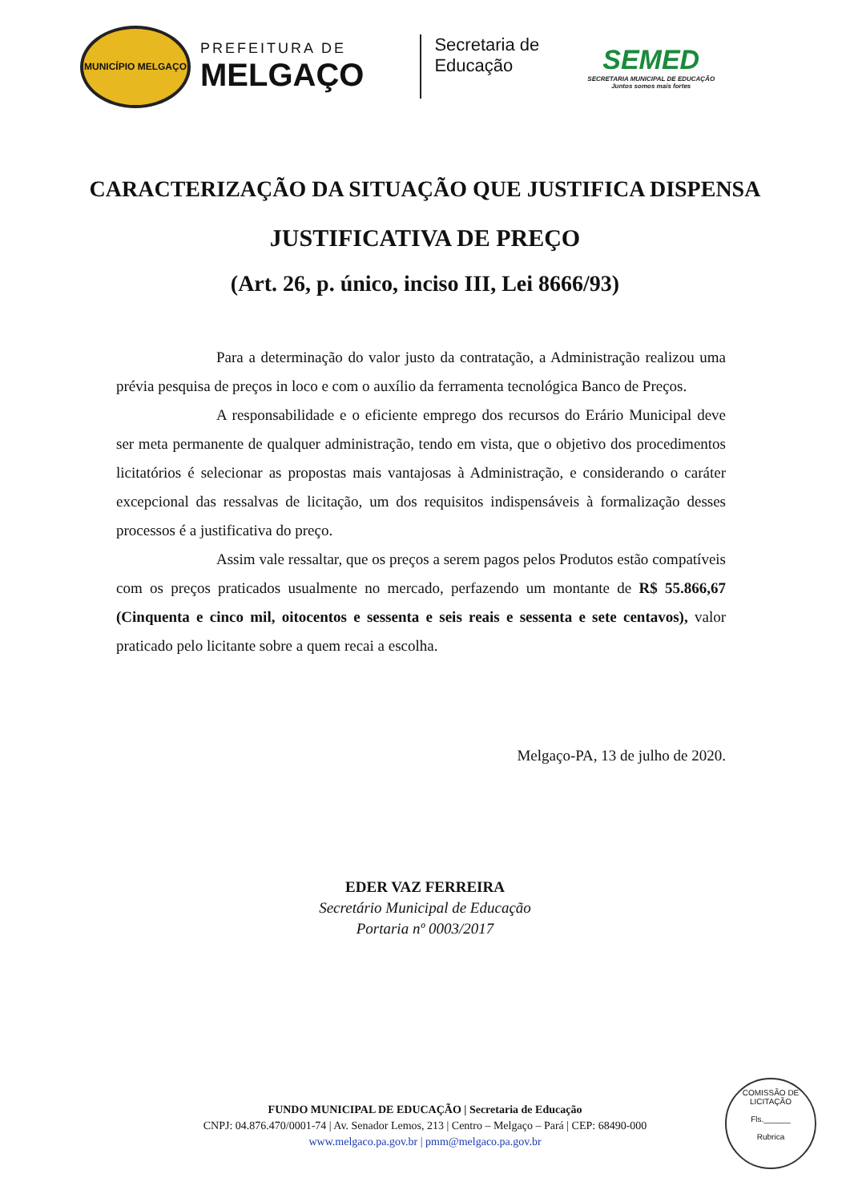MUNICÍPIO MELGAÇO
PREFEITURA DE
MELGAÇO
Secretaria de
Educação
SEMED
SECRETARIA MUNICIPAL DE EDUCAÇÃO
Juntos somos mais fortes
CARACTERIZAÇÃO DA SITUAÇÃO QUE JUSTIFICA DISPENSA
JUSTIFICATIVA DE PREÇO
(Art. 26, p. único, inciso III, Lei 8666/93)
Para a determinação do valor justo da contratação, a Administração realizou uma prévia pesquisa de preços in loco e com o auxílio da ferramenta tecnológica Banco de Preços.
A responsabilidade e o eficiente emprego dos recursos do Erário Municipal deve ser meta permanente de qualquer administração, tendo em vista, que o objetivo dos procedimentos licitatórios é selecionar as propostas mais vantajosas à Administração, e considerando o caráter excepcional das ressalvas de licitação, um dos requisitos indispensáveis à formalização desses processos é a justificativa do preço.
Assim vale ressaltar, que os preços a serem pagos pelos Produtos estão compatíveis com os preços praticados usualmente no mercado, perfazendo um montante de R$ 55.866,67 (Cinquenta e cinco mil, oitocentos e sessenta e seis reais e sessenta e sete centavos), valor praticado pelo licitante sobre a quem recai a escolha.
Melgaço-PA, 13 de julho de 2020.
EDER VAZ FERREIRA
Secretário Municipal de Educação
Portaria nº 0003/2017
FUNDO MUNICIPAL DE EDUCAÇÃO | Secretaria de Educação
CNPJ: 04.876.470/0001-74 | Av. Senador Lemos, 213 | Centro – Melgaço – Pará | CEP: 68490-000
www.melgaco.pa.gov.br | pmm@melgaco.pa.gov.br
COMISSÃO DE LICITAÇÃO
Fls.______
Rubrica